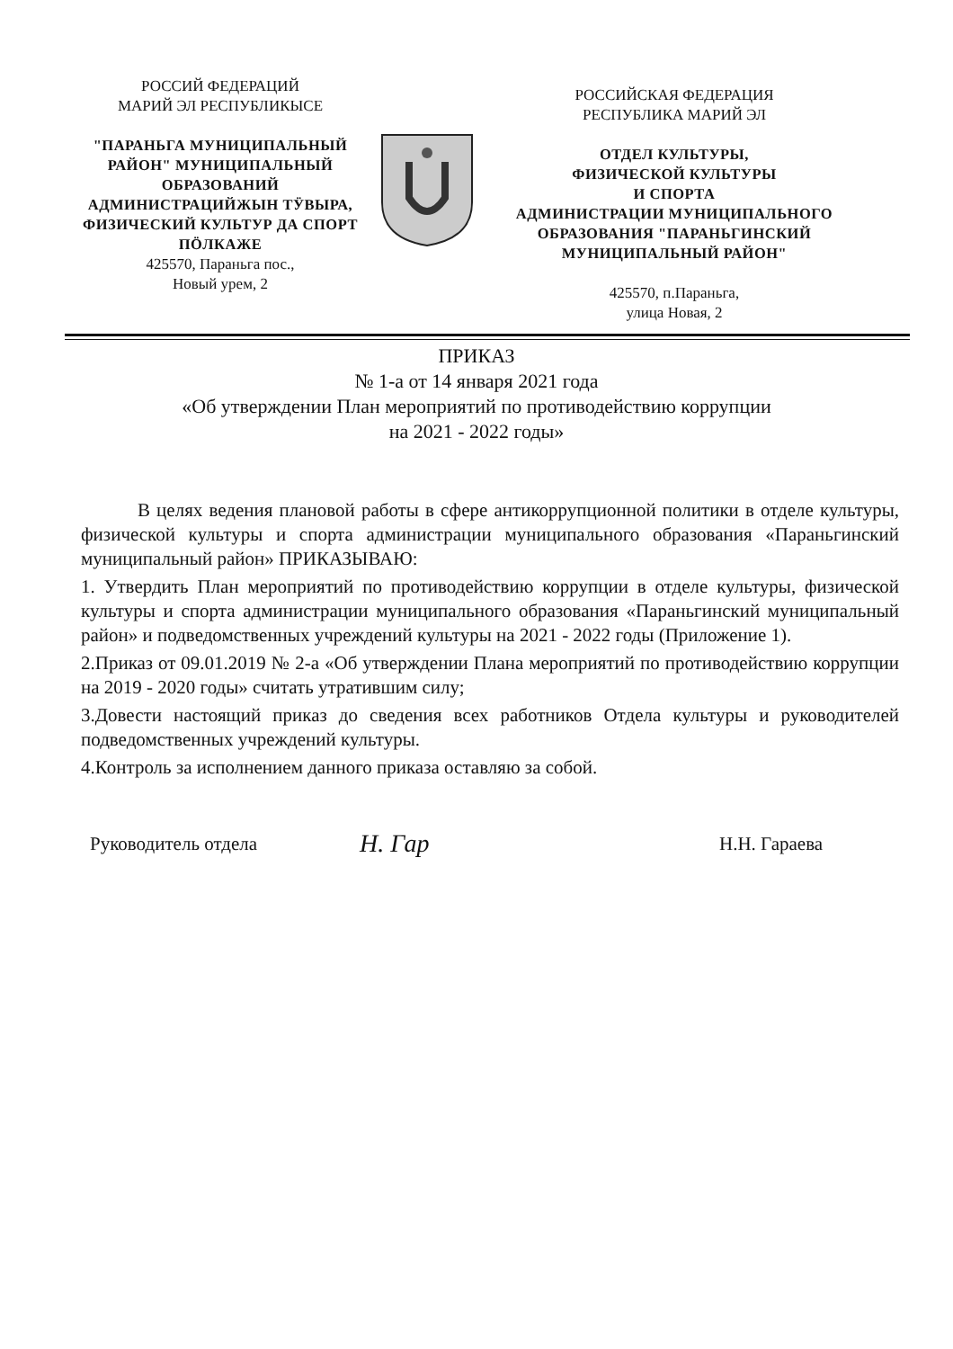РОССИЙ ФЕДЕРАЦИЙ
МАРИЙ ЭЛ РЕСПУБЛИКЫСЕ
"ПАРАНЬГА МУНИЦИПАЛЬНЫЙ РАЙОН" МУНИЦИПАЛЬНЫЙ ОБРАЗОВАНИЙ АДМИНИСТРАЦИЙЖЫН ТӰВЫРА, ФИЗИЧЕСКИЙ КУЛЬТУР ДА СПОРТ ПӦЛКАЖЕ
425570, Параньга пос.,
Новый урем, 2
РОССИЙСКАЯ ФЕДЕРАЦИЯ
РЕСПУБЛИКА МАРИЙ ЭЛ
ОТДЕЛ КУЛЬТУРЫ,
ФИЗИЧЕСКОЙ КУЛЬТУРЫ
И СПОРТА
АДМИНИСТРАЦИИ МУНИЦИПАЛЬНОГО ОБРАЗОВАНИЯ "ПАРАНЬГИНСКИЙ МУНИЦИПАЛЬНЫЙ РАЙОН"
425570, п.Параньга,
улица Новая, 2
ПРИКАЗ
№ 1-а от 14 января 2021 года
«Об утверждении План мероприятий по противодействию коррупции
на 2021 - 2022 годы»
   В целях ведения плановой работы в сфере антикоррупционной политики в отделе культуры, физической культуры и спорта администрации муниципального образования «Параньгинский муниципальный район» ПРИКАЗЫВАЮ:
1. Утвердить План мероприятий по противодействию коррупции в отделе культуры, физической культуры и спорта администрации муниципального образования «Параньгинский муниципальный район» и подведомственных учреждений культуры на 2021 - 2022 годы (Приложение 1).
2.Приказ от 09.01.2019 № 2-а «Об утверждении Плана мероприятий по противодействию коррупции на 2019 - 2020 годы» считать утратившим силу;
3.Довести настоящий приказ до сведения всех работников Отдела культуры и руководителей подведомственных учреждений культуры.
4.Контроль за исполнением данного приказа оставляю за собой.
Руководитель отдела Н. Гар Н.Н. Гараева